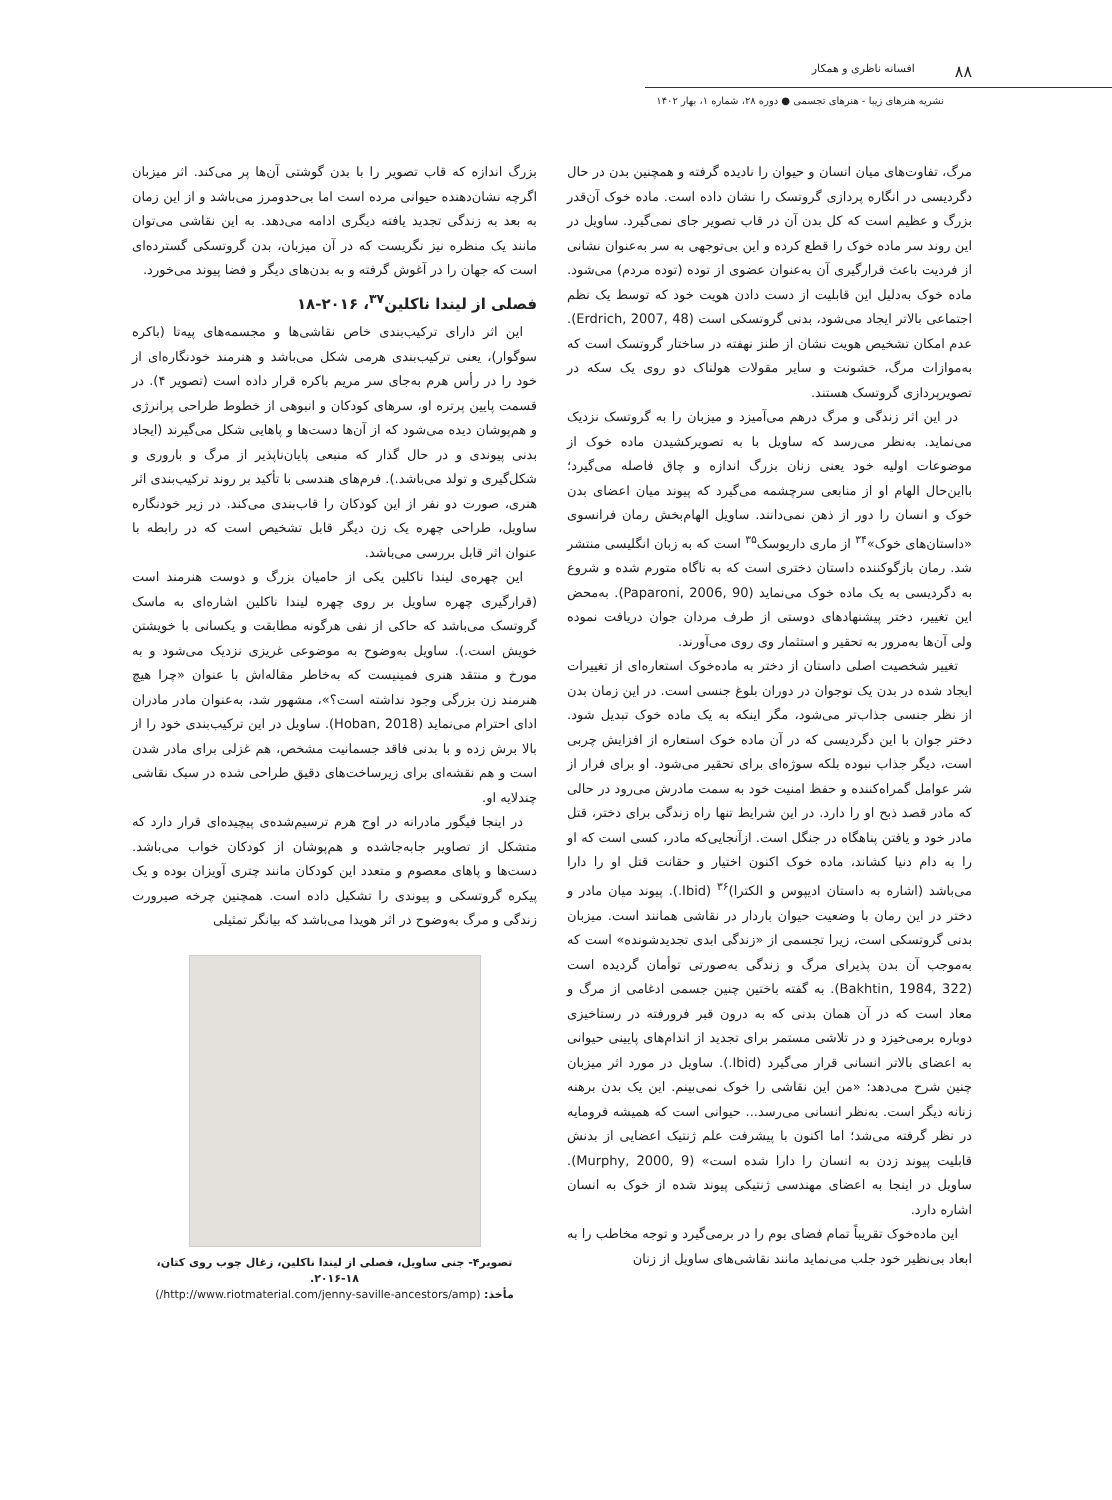۸۸ افسانه ناظری و همکار
نشریه هنرهای زیبا - هنرهای تجسمی ● دوره ۲۸، شماره ۱، بهار ۱۴۰۲
مرگ، تفاوت‌های میان انسان و حیوان را نادیده گرفته و همچنین بدن در حال دگردیسی در انگاره پردازی گروتسک را نشان داده است. ماده خوک آن‌قدر بزرگ و عظیم است که کل بدن آن در قاب تصویر جای نمی‌گیرد. ساویل در این روند سر ماده خوک را قطع کرده و این بی‌توجهی به سر به‌عنوان نشانی از فردیت باعث قرارگیری آن به‌عنوان عضوی از توده (توده مردم) می‌شود. ماده خوک به‌دلیل این قابلیت از دست دادن هویت خود که توسط یک نظم اجتماعی بالاتر ایجاد می‌شود، بدنی گروتسکی است (Erdrich, 2007, 48). عدم امکان تشخیص هویت نشان از طنز نهفته در ساختار گروتسک است که به‌موازات مرگ، خشونت و سایر مقولات هولناک دو روی یک سکه در تصویرپردازی گروتسک هستند.
در این اثر زندگی و مرگ درهم می‌آمیزد و میزبان را به گروتسک نزدیک می‌نماید. به‌نظر می‌رسد که ساویل با به تصویرکشیدن ماده خوک از موضوعات اولیه خود یعنی زنان بزرگ اندازه و چاق فاصله می‌گیرد؛ بااین‌حال الهام او از منابعی سرچشمه می‌گیرد که پیوند میان اعضای بدن خوک و انسان را دور از ذهن نمی‌دانند. ساویل الهام‌بخش رمان فرانسوی «داستان‌های خوک»<sup>۳۴</sup> از ماری داریوسک<sup>۳۵</sup> است که به زبان انگلیسی منتشر شد. رمان بازگوکننده داستان دختری است که به ناگاه متورم شده و شروع به دگردیسی به یک ماده خوک می‌نماید (Paparoni, 2006, 90). به‌محض این تغییر، دختر پیشنهادهای دوستی از طرف مردان جوان دریافت نموده ولی آن‌ها به‌مرور به تحقیر و استثمار وی روی می‌آورند.
تغییر شخصیت اصلی داستان از دختر به ماده‌خوک استعاره‌ای از تغییرات ایجاد شده در بدن یک نوجوان در دوران بلوغ جنسی است. در این زمان بدن از نظر جنسی جذاب‌تر می‌شود، مگر اینکه به یک ماده خوک تبدیل شود. دختر جوان با این دگردیسی که در آن ماده خوک استعاره از افزایش چربی است، دیگر جذاب نبوده بلکه سوژه‌ای برای تحقیر می‌شود. او برای فرار از شر عوامل گمراه‌کننده و حفظ امنیت خود به سمت مادرش می‌رود در حالی که مادر قصد ذبح او را دارد. در این شرایط تنها راه زندگی برای دختر، قتل مادر خود و یافتن پناهگاه در جنگل است. ازآنجایی‌که مادر، کسی است که او را به دام دنیا کشاند، ماده خوک اکنون اختیار و حقانت قتل او را دارا می‌باشد (اشاره به داستان ادیپوس و الکترا)<sup>۳۶</sup> (Ibid.). پیوند میان مادر و دختر در این رمان با وضعیت حیوان باردار در نقاشی همانند است. میزبان بدنی گروتسکی است، زیرا تجسمی از «زندگی ابدی تجدیدشونده» است که به‌موجب آن بدن پذیرای مرگ و زندگی به‌صورتی توأمان گردیده است (Bakhtin, 1984, 322). به گفته باختین چنین جسمی ادغامی از مرگ و معاد است که در آن همان بدنی که به درون قبر فرورفته در رستاخیزی دوباره برمی‌خیزد و در تلاشی مستمر برای تجدید از اندام‌های پایینی حیوانی به اعضای بالاتر انسانی قرار می‌گیرد (Ibid.). ساویل در مورد اثر میزبان چنین شرح می‌دهد: «من این نقاشی را خوک نمی‌بینم. این یک بدن برهنه زنانه دیگر است. به‌نظر انسانی می‌رسد... حیوانی است که همیشه فرومایه در نظر گرفته می‌شد؛ اما اکنون با پیشرفت علم ژنتیک اعضایی از بدنش قابلیت پیوند زدن به انسان را دارا شده است» (Murphy, 2000, 9). ساویل در اینجا به اعضای مهندسی ژنتیکی پیوند شده از خوک به انسان اشاره دارد.
این ماده‌خوک تقریباً تمام فضای بوم را در برمی‌گیرد و توجه مخاطب را به ابعاد بی‌نظیر خود جلب می‌نماید مانند نقاشی‌های ساویل از زنان
بزرگ اندازه که قاب تصویر را با بدن گوشتی آن‌ها پر می‌کند. اثر میزبان اگرچه نشان‌دهنده حیوانی مرده است اما بی‌حدومرز می‌باشد و از این زمان به بعد به زندگی تجدید یافته دیگری ادامه می‌دهد. به این نقاشی می‌توان مانند یک منظره نیز نگریست که در آن میزبان، بدن گروتسکی گسترده‌ای است که جهان را در آغوش گرفته و به بدن‌های دیگر و فضا پیوند می‌خورد.
فصلی از لیندا ناکلین<sup>۳۷</sup>، ۲۰۱۶-۱۸
این اثر دارای ترکیب‌بندی خاص نقاشی‌ها و مجسمه‌های پیه‌تا (باکره سوگوار)، یعنی ترکیب‌بندی هرمی شکل می‌باشد و هنرمند خودنگاره‌ای از خود را در رأس هرم به‌جای سر مریم باکره قرار داده است (تصویر ۴). در قسمت پایین پرتره او، سرهای کودکان و انبوهی از خطوط طراحی پرانرژی و هم‌پوشان دیده می‌شود که از آن‌ها دست‌ها و پاهایی شکل می‌گیرند (ایجاد بدنی پیوندی و در حال گذار که منبعی پایان‌ناپذیر از مرگ و باروری و شکل‌گیری و تولد می‌باشد.). فرم‌های هندسی با تأکید بر روند ترکیب‌بندی اثر هنری، صورت دو نفر از این کودکان را قاب‌بندی می‌کند. در زیر خودنگاره ساویل، طراحی چهره یک زن دیگر قابل تشخیص است که در رابطه با عنوان اثر قابل بررسی می‌باشد.
این چهره‌ی لیندا ناکلین یکی از حامیان بزرگ و دوست هنرمند است (قرارگیری چهره ساویل بر روی چهره لیندا ناکلین اشاره‌ای به ماسک گروتسک می‌باشد که حاکی از نفی هرگونه مطابقت و یکسانی با خویشتن خویش است.). ساویل به‌وضوح به موضوعی غریزی نزدیک می‌شود و به مورخ و منتقد هنری فمینیست که به‌خاطر مقاله‌اش با عنوان «چرا هیچ هنرمند زن بزرگی وجود نداشته است؟»، مشهور شد، به‌عنوان مادر مادران ادای احترام می‌نماید (Hoban, 2018). ساویل در این ترکیب‌بندی خود را از بالا برش زده و با بدنی فاقد جسمانیت مشخص، هم غزلی برای مادر شدن است و هم نقشه‌ای برای زیرساخت‌های دقیق طراحی شده در سبک نقاشی چندلایه او.
در اینجا فیگور مادرانه در اوج هرم ترسیم‌شده‌ی پیچیده‌ای قرار دارد که متشکل از تصاویر جابه‌جاشده و هم‌پوشان از کودکان خواب می‌باشد. دست‌ها و پاهای معصوم و متعدد این کودکان مانند چتری آویزان بوده و یک پیکره گروتسکی و پیوندی را تشکیل داده است. همچنین چرخه صیرورت زندگی و مرگ به‌وضوح در اثر هویدا می‌باشد که بیانگر تمثیلی
تصویر۴- جنی ساویل، فصلی از لیندا ناکلین، زغال چوب روی کتان، ۱۸-۲۰۱۶.
مأخذ: (http://www.riotmaterial.com/jenny-saville-ancestors/amp/)